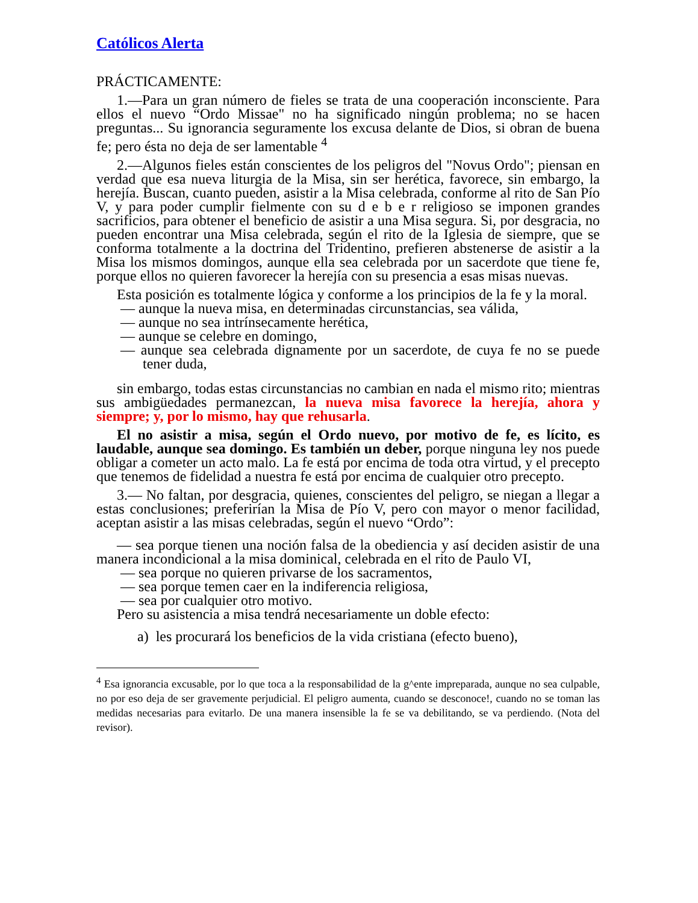Católicos Alerta
PRÁCTICAMENTE:
1.—Para un gran número de fieles se trata de una cooperación inconsciente. Para ellos el nuevo “Ordo Missae" no ha significado ningún problema; no se hacen preguntas... Su ignorancia seguramente los excusa delante de Dios, si obran de buena fe; pero ésta no deja de ser lamentable <sup>4</sup>
2.—Algunos fieles están conscientes de los peligros del "Novus Ordo"; piensan en verdad que esa nueva liturgia de la Misa, sin ser herética, favorece, sin embargo, la herejía. Buscan, cuanto pueden, asistir a la Misa celebrada, conforme al rito de San Pío V, y para poder cumplir fielmente con su d e b e r religioso se imponen grandes sacrificios, para obtener el beneficio de asistir a una Misa segura. Si, por desgracia, no pueden encontrar una Misa celebrada, según el rito de la Iglesia de siempre, que se conforma totalmente a la doctrina del Tridentino, prefieren abstenerse de asistir a la Misa los mismos domingos, aunque ella sea celebrada por un sacerdote que tiene fe, porque ellos no quieren favorecer la herejía con su presencia a esas misas nuevas.
Esta posición es totalmente lógica y conforme a los principios de la fe y la moral.
— aunque la nueva misa, en determinadas circunstancias, sea válida,
— aunque no sea intrínsecamente herética,
— aunque se celebre en domingo,
— aunque sea celebrada dignamente por un sacerdote, de cuya fe no se puede tener duda,
sin embargo, todas estas circunstancias no cambian en nada el mismo rito; mientras sus ambigüedades permanezcan, la nueva misa favorece la herejía, ahora y siempre; y, por lo mismo, hay que rehusarla.
El no asistir a misa, según el Ordo nuevo, por motivo de fe, es lícito, es laudable, aunque sea domingo. Es también un deber, porque ninguna ley nos puede obligar a cometer un acto malo. La fe está por encima de toda otra virtud, y el precepto que tenemos de fidelidad a nuestra fe está por encima de cualquier otro precepto.
3.— No faltan, por desgracia, quienes, conscientes del peligro, se niegan a llegar a estas conclusiones; preferirían la Misa de Pío V, pero con mayor o menor facilidad, aceptan asistir a las misas celebradas, según el nuevo “Ordo”:
— sea porque tienen una noción falsa de la obediencia y así deciden asistir de una manera incondicional a la misa dominical, celebrada en el rito de Paulo VI,
— sea porque no quieren privarse de los sacramentos,
— sea porque temen caer en la indiferencia religiosa,
— sea por cualquier otro motivo.
Pero su asistencia a misa tendrá necesariamente un doble efecto:
a) les procurará los beneficios de la vida cristiana (efecto bueno),
<sup>4</sup> Esa ignorancia excusable, por lo que toca a la responsabilidad de la g^ente impreparada, aunque no sea culpable, no por eso deja de ser gravemente perjudicial. El peligro aumenta, cuando se desconoce!, cuando no se toman las medidas necesarias para evitarlo. De una manera insensible la fe se va debilitando, se va perdiendo. (Nota del revisor).